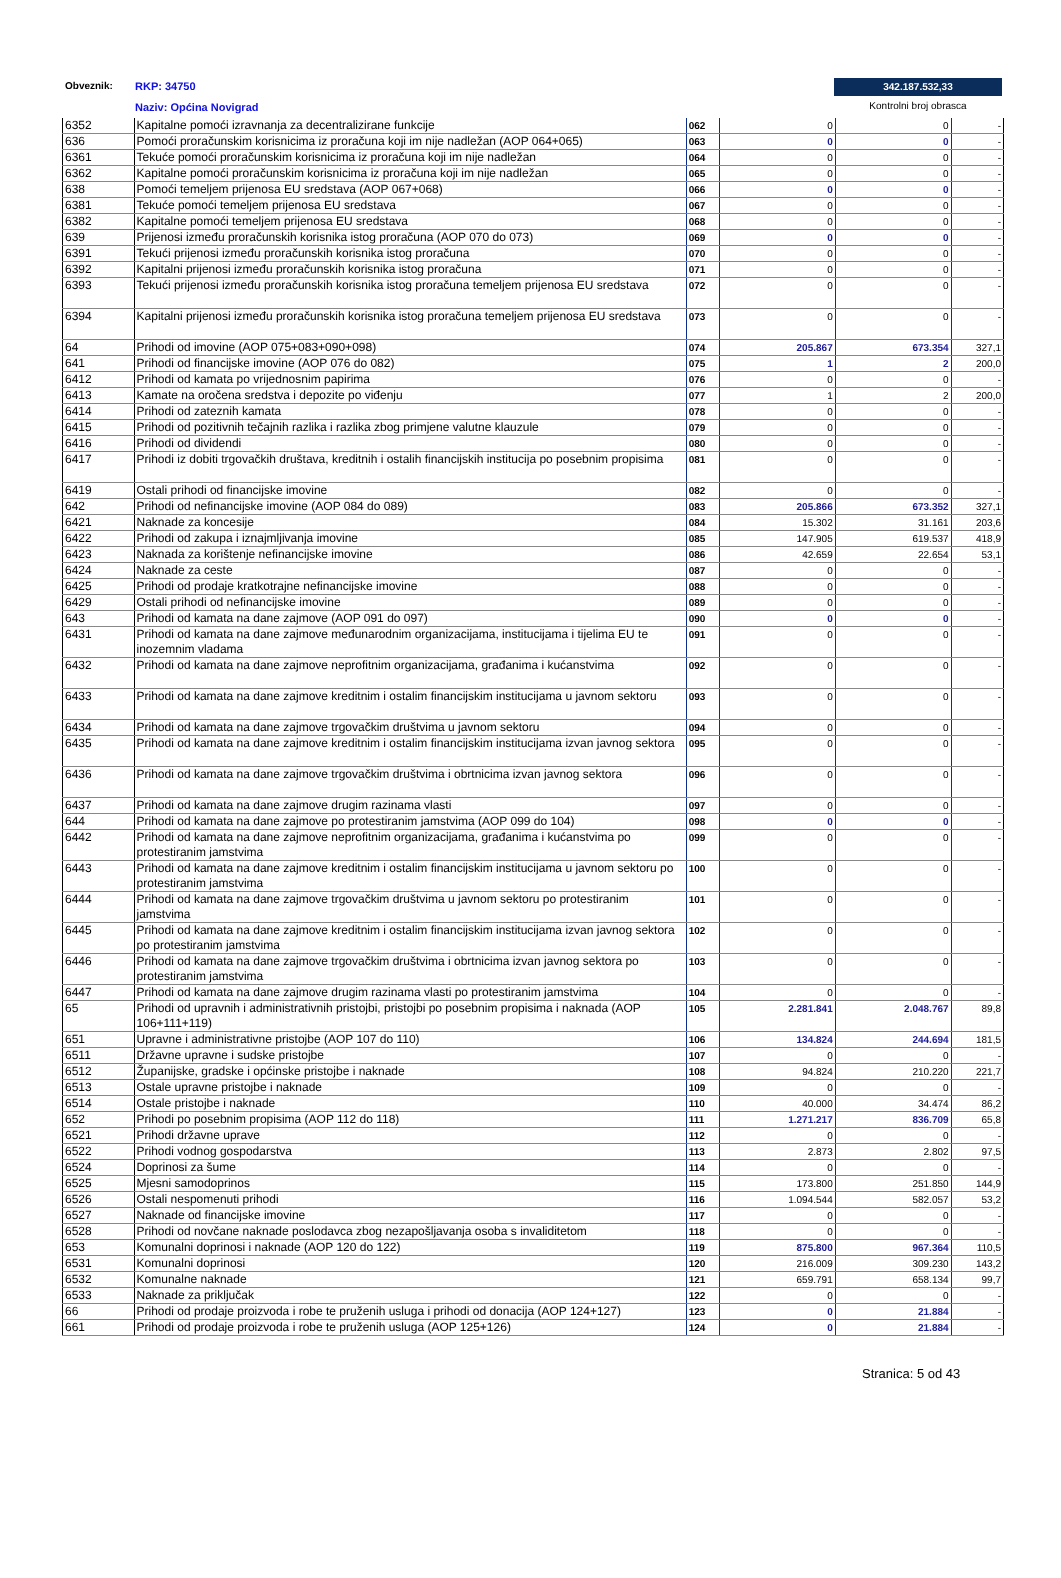Obveznik: RKP: 34750
Naziv: Općina Novigrad
342.187.532,33
Kontrolni broj obrasca
| 6352 | Kapitalne pomoći izravnanja za decentralizirane funkcije | 062 | 0 | 0 | - |
| 636 | Pomoći proračunskim korisnicima iz proračuna koji im nije nadležan (AOP 064+065) | 063 | 0 | 0 | - |
| 6361 | Tekuće pomoći proračunskim korisnicima iz proračuna koji im nije nadležan | 064 | 0 | 0 | - |
| 6362 | Kapitalne pomoći proračunskim korisnicima iz proračuna koji im nije nadležan | 065 | 0 | 0 | - |
| 638 | Pomoći temeljem prijenosa EU sredstava (AOP 067+068) | 066 | 0 | 0 | - |
| 6381 | Tekuće pomoći temeljem prijenosa EU sredstava | 067 | 0 | 0 | - |
| 6382 | Kapitalne pomoći temeljem prijenosa EU sredstava | 068 | 0 | 0 | - |
| 639 | Prijenosi između proračunskih korisnika istog proračuna (AOP 070 do 073) | 069 | 0 | 0 | - |
| 6391 | Tekući prijenosi između proračunskih korisnika istog proračuna | 070 | 0 | 0 | - |
| 6392 | Kapitalni prijenosi između proračunskih korisnika istog proračuna | 071 | 0 | 0 | - |
| 6393 | Tekući prijenosi između proračunskih korisnika istog proračuna temeljem prijenosa EU sredstava | 072 | 0 | 0 | - |
| 6394 | Kapitalni prijenosi između proračunskih korisnika istog proračuna temeljem prijenosa EU sredstava | 073 | 0 | 0 | - |
| 64 | Prihodi od imovine (AOP 075+083+090+098) | 074 | 205.867 | 673.354 | 327,1 |
| 641 | Prihodi od financijske imovine (AOP 076 do 082) | 075 | 1 | 2 | 200,0 |
| 6412 | Prihodi od kamata po vrijednosnim papirima | 076 | 0 | 0 | - |
| 6413 | Kamate na oročena sredstva i depozite po viđenju | 077 | 1 | 2 | 200,0 |
| 6414 | Prihodi od zateznih kamata | 078 | 0 | 0 | - |
| 6415 | Prihodi od pozitivnih tečajnih razlika i razlika zbog primjene valutne klauzule | 079 | 0 | 0 | - |
| 6416 | Prihodi od dividendi | 080 | 0 | 0 | - |
| 6417 | Prihodi iz dobiti trgovačkih društava, kreditnih i ostalih financijskih institucija po posebnim propisima | 081 | 0 | 0 | - |
| 6419 | Ostali prihodi od financijske imovine | 082 | 0 | 0 | - |
| 642 | Prihodi od nefinancijske imovine (AOP 084 do 089) | 083 | 205.866 | 673.352 | 327,1 |
| 6421 | Naknade za koncesije | 084 | 15.302 | 31.161 | 203,6 |
| 6422 | Prihodi od zakupa i iznajmljivanja imovine | 085 | 147.905 | 619.537 | 418,9 |
| 6423 | Naknada za korištenje nefinancijske imovine | 086 | 42.659 | 22.654 | 53,1 |
| 6424 | Naknade za ceste | 087 | 0 | 0 | - |
| 6425 | Prihodi od prodaje kratkotrajne nefinancijske imovine | 088 | 0 | 0 | - |
| 6429 | Ostali prihodi od nefinancijske imovine | 089 | 0 | 0 | - |
| 643 | Prihodi od kamata na dane zajmove (AOP 091 do 097) | 090 | 0 | 0 | - |
| 6431 | Prihodi od kamata na dane zajmove međunarodnim organizacijama, institucijama i tijelima EU te inozemnim vladama | 091 | 0 | 0 | - |
| 6432 | Prihodi od kamata na dane zajmove neprofitnim organizacijama, građanima i kućanstvima | 092 | 0 | 0 | - |
| 6433 | Prihodi od kamata na dane zajmove kreditnim i ostalim financijskim institucijama u javnom sektoru | 093 | 0 | 0 | - |
| 6434 | Prihodi od kamata na dane zajmove trgovačkim društvima u javnom sektoru | 094 | 0 | 0 | - |
| 6435 | Prihodi od kamata na dane zajmove kreditnim i ostalim financijskim institucijama izvan javnog sektora | 095 | 0 | 0 | - |
| 6436 | Prihodi od kamata na dane zajmove trgovačkim društvima i obrtnicima izvan javnog sektora | 096 | 0 | 0 | - |
| 6437 | Prihodi od kamata na dane zajmove drugim razinama vlasti | 097 | 0 | 0 | - |
| 644 | Prihodi od kamata na dane zajmove po protestiranim jamstvima (AOP 099 do 104) | 098 | 0 | 0 | - |
| 6442 | Prihodi od kamata na dane zajmove neprofitnim organizacijama, građanima i kućanstvima po protestiranim jamstvima | 099 | 0 | 0 | - |
| 6443 | Prihodi od kamata na dane zajmove kreditnim i ostalim financijskim institucijama u javnom sektoru po protestiranim jamstvima | 100 | 0 | 0 | - |
| 6444 | Prihodi od kamata na dane zajmove trgovačkim društvima u javnom sektoru po protestiranim jamstvima | 101 | 0 | 0 | - |
| 6445 | Prihodi od kamata na dane zajmove kreditnim i ostalim financijskim institucijama izvan javnog sektora po protestiranim jamstvima | 102 | 0 | 0 | - |
| 6446 | Prihodi od kamata na dane zajmove trgovačkim društvima i obrtnicima izvan javnog sektora po protestiranim jamstvima | 103 | 0 | 0 | - |
| 6447 | Prihodi od kamata na dane zajmove drugim razinama vlasti po protestiranim jamstvima | 104 | 0 | 0 | - |
| 65 | Prihodi od upravnih i administrativnih pristojbi, pristojbi po posebnim propisima i naknada (AOP 106+111+119) | 105 | 2.281.841 | 2.048.767 | 89,8 |
| 651 | Upravne i administrativne pristojbe (AOP 107 do 110) | 106 | 134.824 | 244.694 | 181,5 |
| 6511 | Državne upravne i sudske pristojbe | 107 | 0 | 0 | - |
| 6512 | Županijske, gradske i općinske pristojbe i naknade | 108 | 94.824 | 210.220 | 221,7 |
| 6513 | Ostale upravne pristojbe i naknade | 109 | 0 | 0 | - |
| 6514 | Ostale pristojbe i naknade | 110 | 40.000 | 34.474 | 86,2 |
| 652 | Prihodi po posebnim propisima (AOP 112 do 118) | 111 | 1.271.217 | 836.709 | 65,8 |
| 6521 | Prihodi državne uprave | 112 | 0 | 0 | - |
| 6522 | Prihodi vodnog gospodarstva | 113 | 2.873 | 2.802 | 97,5 |
| 6524 | Doprinosi za šume | 114 | 0 | 0 | - |
| 6525 | Mjesni samodoprinos | 115 | 173.800 | 251.850 | 144,9 |
| 6526 | Ostali nespomenuti prihodi | 116 | 1.094.544 | 582.057 | 53,2 |
| 6527 | Naknade od financijske imovine | 117 | 0 | 0 | - |
| 6528 | Prihodi od novčane naknade poslodavca zbog nezapošljavanja osoba s invaliditetom | 118 | 0 | 0 | - |
| 653 | Komunalni doprinosi i naknade (AOP 120 do 122) | 119 | 875.800 | 967.364 | 110,5 |
| 6531 | Komunalni doprinosi | 120 | 216.009 | 309.230 | 143,2 |
| 6532 | Komunalne naknade | 121 | 659.791 | 658.134 | 99,7 |
| 6533 | Naknade za priključak | 122 | 0 | 0 | - |
| 66 | Prihodi od prodaje proizvoda i robe te pruženih usluga i prihodi od donacija (AOP 124+127) | 123 | 0 | 21.884 | - |
| 661 | Prihodi od prodaje proizvoda i robe te pruženih usluga (AOP 125+126) | 124 | 0 | 21.884 | - |
Stranica: 5 od 43